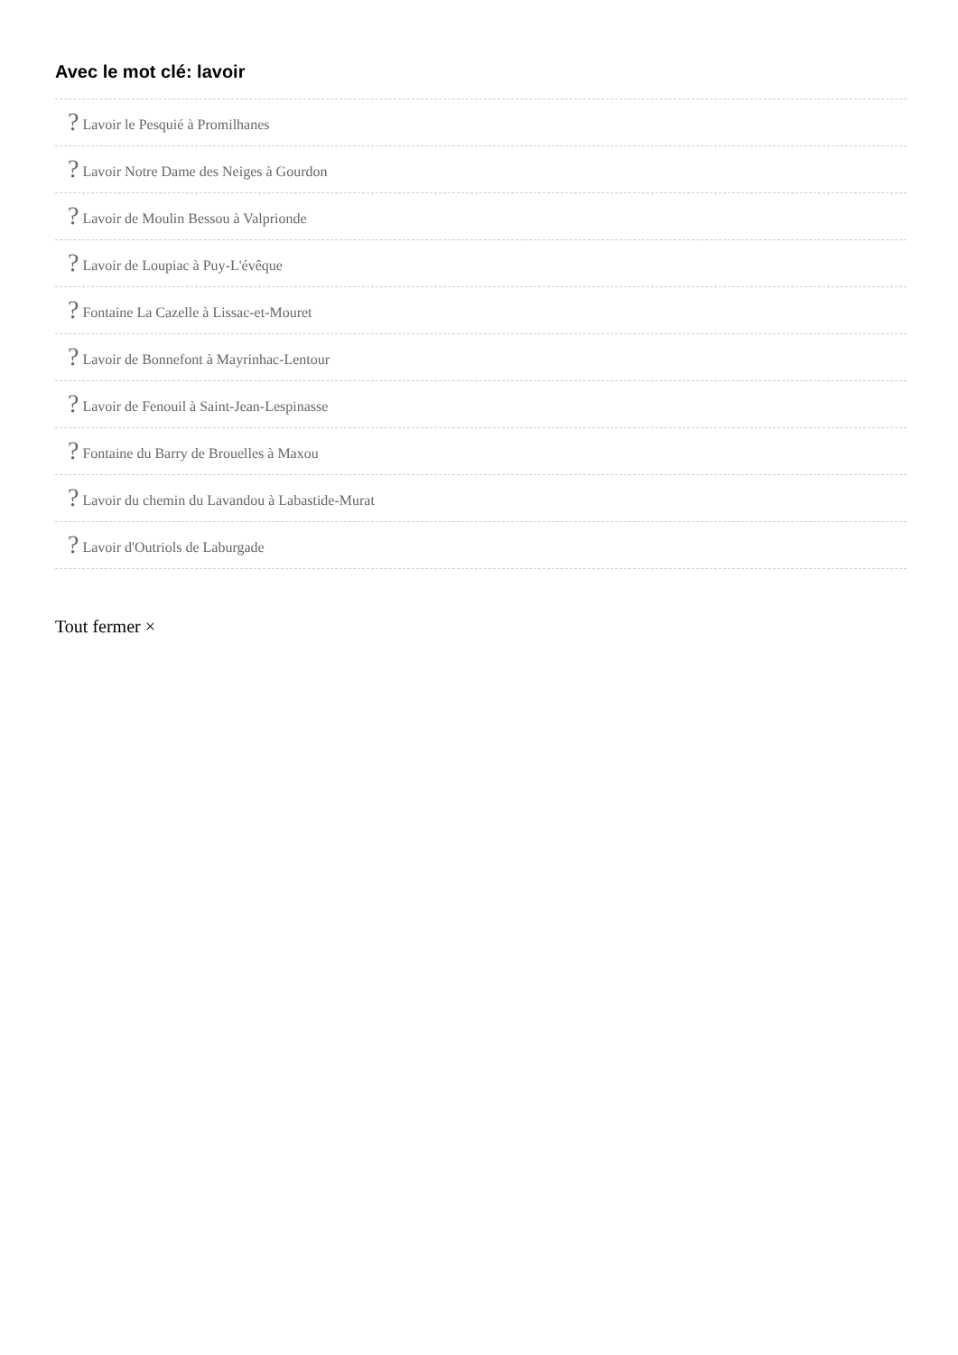Avec le mot clé: lavoir
? Lavoir le Pesquié à Promilhanes
? Lavoir Notre Dame des Neiges à Gourdon
? Lavoir de Moulin Bessou à Valprionde
? Lavoir de Loupiac à Puy-L'évêque
? Fontaine La Cazelle à Lissac-et-Mouret
? Lavoir de Bonnefont à Mayrinhac-Lentour
? Lavoir de Fenouil à Saint-Jean-Lespinasse
? Fontaine du Barry de Brouelles à Maxou
? Lavoir du chemin du Lavandou à Labastide-Murat
? Lavoir d'Outriols de Laburgade
Tout fermer ×